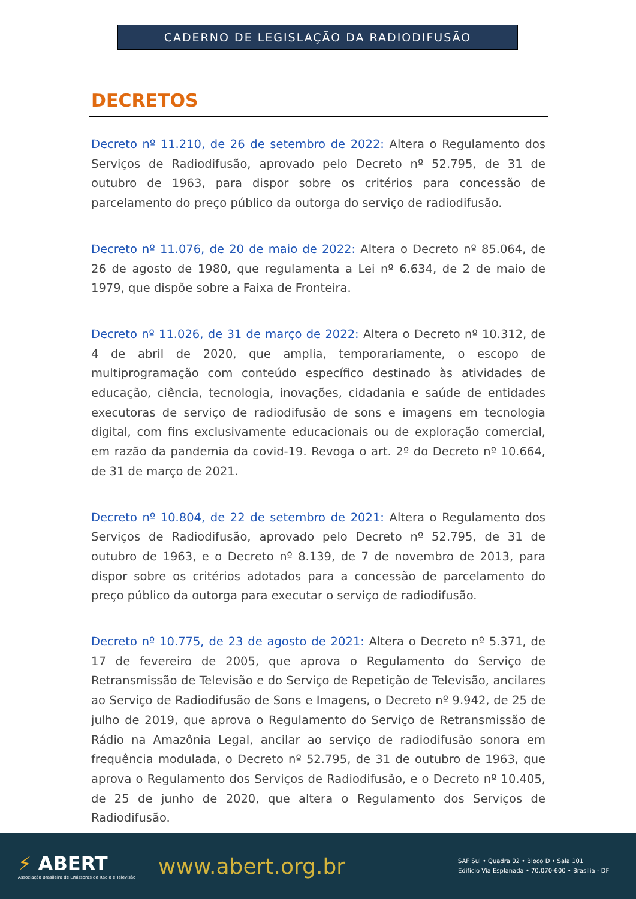CADERNO DE LEGISLAÇÃO DA RADIODIFUSÃO
DECRETOS
Decreto nº 11.210, de 26 de setembro de 2022: Altera o Regulamento dos Serviços de Radiodifusão, aprovado pelo Decreto nº 52.795, de 31 de outubro de 1963, para dispor sobre os critérios para concessão de parcelamento do preço público da outorga do serviço de radiodifusão.
Decreto nº 11.076, de 20 de maio de 2022: Altera o Decreto nº 85.064, de 26 de agosto de 1980, que regulamenta a Lei nº 6.634, de 2 de maio de 1979, que dispõe sobre a Faixa de Fronteira.
Decreto nº 11.026, de 31 de março de 2022: Altera o Decreto nº 10.312, de 4 de abril de 2020, que amplia, temporariamente, o escopo de multiprogramação com conteúdo específico destinado às atividades de educação, ciência, tecnologia, inovações, cidadania e saúde de entidades executoras de serviço de radiodifusão de sons e imagens em tecnologia digital, com fins exclusivamente educacionais ou de exploração comercial, em razão da pandemia da covid-19. Revoga o art. 2º do Decreto nº 10.664, de 31 de março de 2021.
Decreto nº 10.804, de 22 de setembro de 2021: Altera o Regulamento dos Serviços de Radiodifusão, aprovado pelo Decreto nº 52.795, de 31 de outubro de 1963, e o Decreto nº 8.139, de 7 de novembro de 2013, para dispor sobre os critérios adotados para a concessão de parcelamento do preço público da outorga para executar o serviço de radiodifusão.
Decreto nº 10.775, de 23 de agosto de 2021: Altera o Decreto nº 5.371, de 17 de fevereiro de 2005, que aprova o Regulamento do Serviço de Retransmissão de Televisão e do Serviço de Repetição de Televisão, ancilares ao Serviço de Radiodifusão de Sons e Imagens, o Decreto nº 9.942, de 25 de julho de 2019, que aprova o Regulamento do Serviço de Retransmissão de Rádio na Amazônia Legal, ancilar ao serviço de radiodifusão sonora em frequência modulada, o Decreto nº 52.795, de 31 de outubro de 1963, que aprova o Regulamento dos Serviços de Radiodifusão, e o Decreto nº 10.405, de 25 de junho de 2020, que altera o Regulamento dos Serviços de Radiodifusão.
⚡ ABERT
Associação Brasileira de Emissoras de Rádio e Televisão
www.abert.org.br
SAF Sul • Quadra 02 • Bloco D • Sala 101
Edifício Via Esplanada • 70.070-600 • Brasília - DF